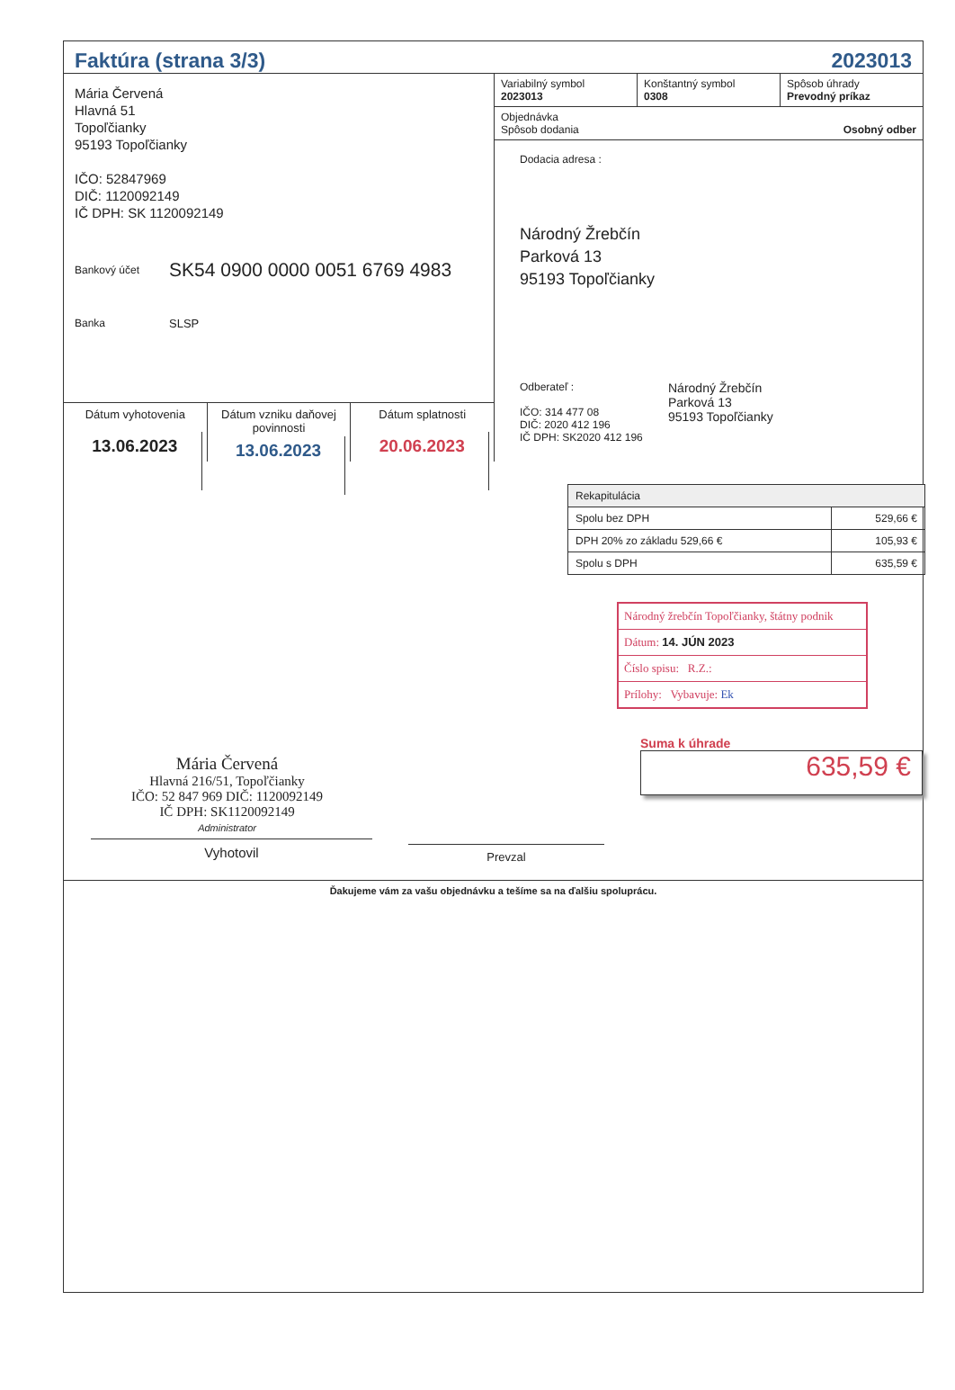Faktúra (strana 3/3) 2023013
Mária Červená
Hlavná 51
Topoľčianky
95193 Topoľčianky
IČO: 52847969
DIČ: 1120092149
IČ DPH: SK 1120092149
Bankový účet SK54 0900 0000 0051 6769 4983
Banka SLSP
Dátum vyhotovenia
13.06.2023
Dátum vzniku daňovej povinnosti
13.06.2023
Dátum splatnosti
20.06.2023
Variabilný symbol
2023013
Konštantný symbol
0308
Spôsob úhrady
Prevodný príkaz
Objednávka
Spôsob dodania Osobný odber
Dodacia adresa :
Národný Žrebčín
Parková 13
95193 Topoľčianky
Odberateľ :
IČO: 314 477 08
DIČ: 2020 412 196
IČ DPH: SK2020 412 196
Národný Žrebčín
Parková 13
95193 Topoľčianky
| Rekapitulácia | |
| Spolu bez DPH | 529,66 € |
| DPH 20% zo základu 529,66 € | 105,93 € |
| Spolu s DPH | 635,59 € |
Národný žrebčín Topoľčianky, štátny podnik
Dátum: 14. JÚN 2023
Číslo spisu: R.Z.:
Prílohy: Vybavuje: Ek
Mária Červená
Hlavná 216/51, Topoľčianky
IČO: 52 847 969 DIČ: 1120092149
IČ DPH: SK1120092149
Administrator
Vyhotovil
Prevzal
Suma k úhrade
635,59 €
Ďakujeme vám za vašu objednávku a tešíme sa na ďalšiu spoluprácu.